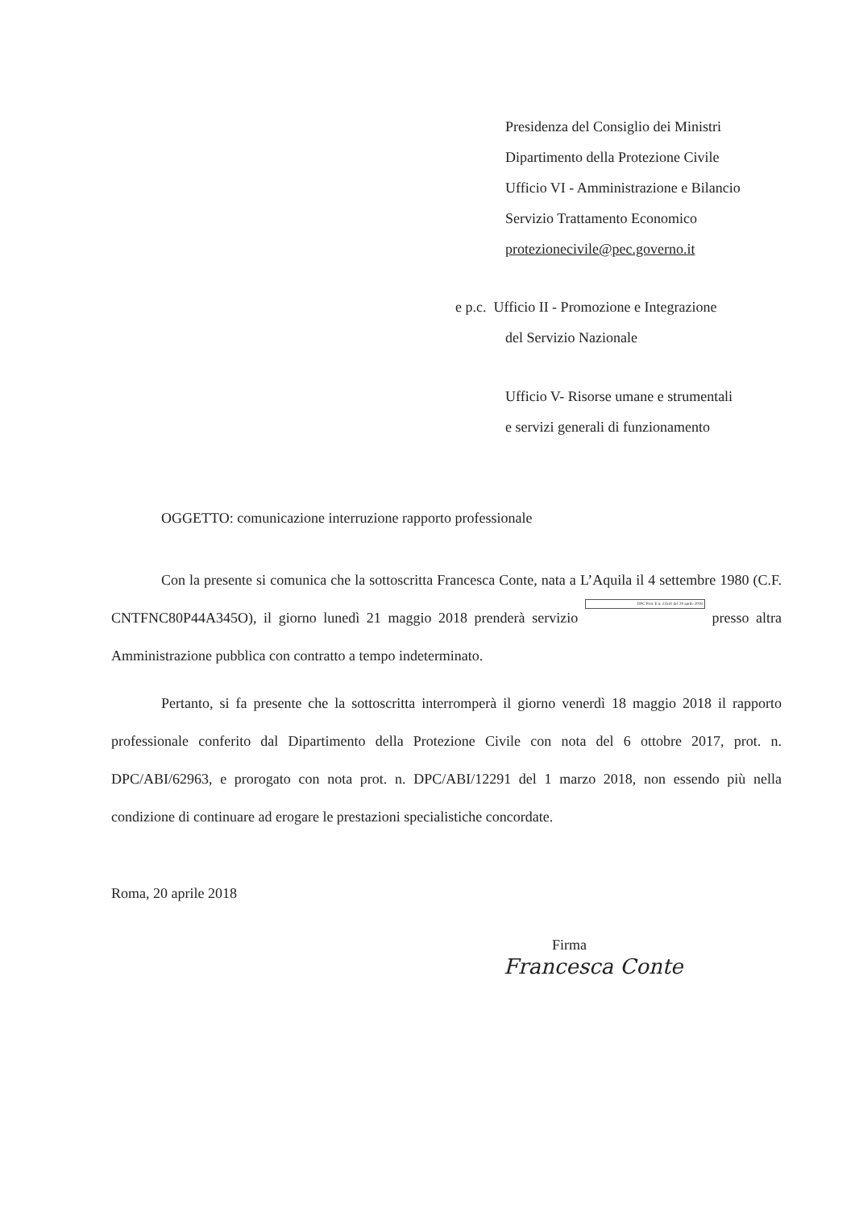Presidenza del Consiglio dei Ministri
Dipartimento della Protezione Civile
Ufficio VI - Amministrazione e Bilancio
Servizio Trattamento Economico
protezionecivile@pec.governo.it
e p.c. Ufficio II - Promozione e Integrazione
del Servizio Nazionale
Ufficio V- Risorse umane e strumentali
e servizi generali di funzionamento
OGGETTO: comunicazione interruzione rapporto professionale
Con la presente si comunica che la sottoscritta Francesca Conte, nata a L’Aquila il 4 settembre 1980 (C.F. CNTFNC80P44A345O), il giorno lunedì 21 maggio 2018 prenderà servizio DPC Prot. E n. 23541 del 20 aprile 2018 presso altra Amministrazione pubblica con contratto a tempo indeterminato.
Pertanto, si fa presente che la sottoscritta interromperà il giorno venerdì 18 maggio 2018 il rapporto professionale conferito dal Dipartimento della Protezione Civile con nota del 6 ottobre 2017, prot. n. DPC/ABI/62963, e prorogato con nota prot. n. DPC/ABI/12291 del 1 marzo 2018, non essendo più nella condizione di continuare ad erogare le prestazioni specialistiche concordate.
Roma, 20 aprile 2018
Firma
Francesca Conte